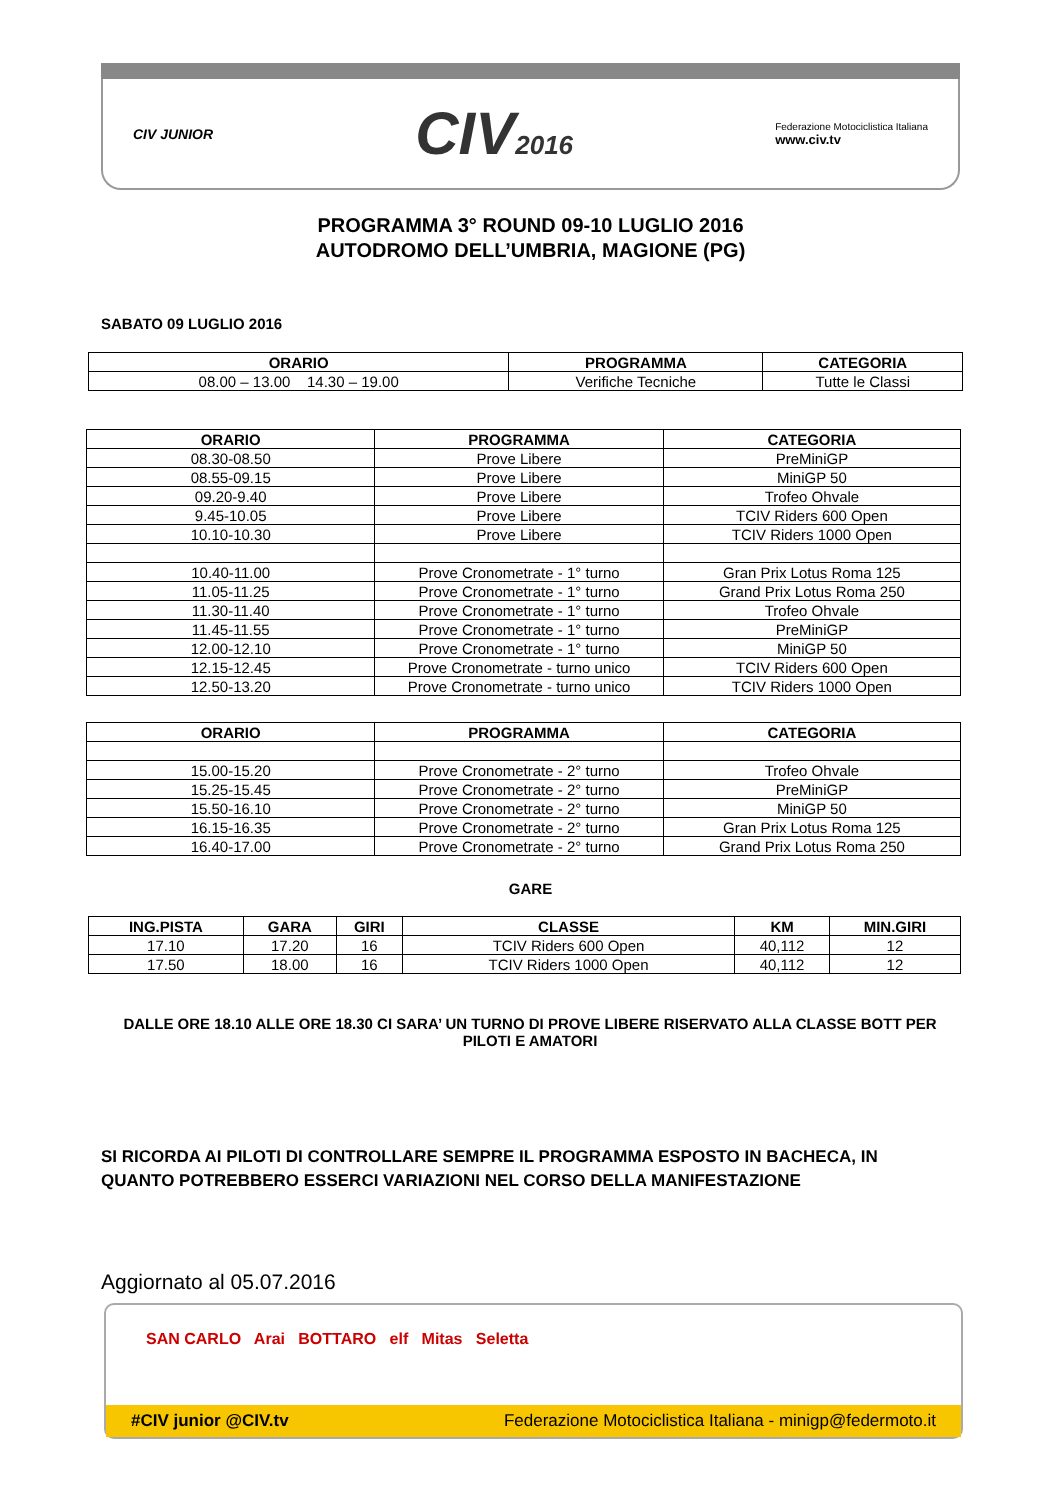CIV JUNIOR
CIV2016
Federazione Motociclistica Italiana
www.civ.tv
PROGRAMMA 3° ROUND 09-10 LUGLIO 2016
AUTODROMO DELL’UMBRIA, MAGIONE (PG)
SABATO 09 LUGLIO 2016
| ORARIO | PROGRAMMA | CATEGORIA |
| --- | --- | --- |
| 08.00 – 13.00 14.30 – 19.00 | Verifiche Tecniche | Tutte le Classi |
| ORARIO | PROGRAMMA | CATEGORIA |
| --- | --- | --- |
| 08.30-08.50 | Prove Libere | PreMiniGP |
| 08.55-09.15 | Prove Libere | MiniGP 50 |
| 09.20-9.40 | Prove Libere | Trofeo Ohvale |
| 9.45-10.05 | Prove Libere | TCIV Riders 600 Open |
| 10.10-10.30 | Prove Libere | TCIV Riders 1000 Open |
| 10.40-11.00 | Prove Cronometrate - 1° turno | Gran Prix Lotus Roma 125 |
| 11.05-11.25 | Prove Cronometrate - 1° turno | Grand Prix Lotus Roma 250 |
| 11.30-11.40 | Prove Cronometrate - 1° turno | Trofeo Ohvale |
| 11.45-11.55 | Prove Cronometrate - 1° turno | PreMiniGP |
| 12.00-12.10 | Prove Cronometrate - 1° turno | MiniGP 50 |
| 12.15-12.45 | Prove Cronometrate - turno unico | TCIV Riders 600 Open |
| 12.50-13.20 | Prove Cronometrate - turno unico | TCIV Riders 1000 Open |
| ORARIO | PROGRAMMA | CATEGORIA |
| --- | --- | --- |
| 15.00-15.20 | Prove Cronometrate - 2° turno | Trofeo Ohvale |
| 15.25-15.45 | Prove Cronometrate - 2° turno | PreMiniGP |
| 15.50-16.10 | Prove Cronometrate - 2° turno | MiniGP 50 |
| 16.15-16.35 | Prove Cronometrate - 2° turno | Gran Prix Lotus Roma 125 |
| 16.40-17.00 | Prove Cronometrate - 2° turno | Grand Prix Lotus Roma 250 |
GARE
| ING.PISTA | GARA | GIRI | CLASSE | KM | MIN.GIRI |
| --- | --- | --- | --- | --- | --- |
| 17.10 | 17.20 | 16 | TCIV Riders 600 Open | 40,112 | 12 |
| 17.50 | 18.00 | 16 | TCIV Riders 1000 Open | 40,112 | 12 |
DALLE ORE 18.10 ALLE ORE 18.30 CI SARA’ UN TURNO DI PROVE LIBERE RISERVATO ALLA CLASSE BOTT PER PILOTI E AMATORI
SI RICORDA AI PILOTI DI CONTROLLARE SEMPRE IL PROGRAMMA ESPOSTO IN BACHECA, IN QUANTO POTREBBERO ESSERCI VARIAZIONI NEL CORSO DELLA MANIFESTAZIONE
Aggiornato al 05.07.2016
SAN CARLO Arai BOTTARO elf Mitas Seletta
#CIV junior @CIV.tv Federazione Motociclistica Italiana - minigp@federmoto.it